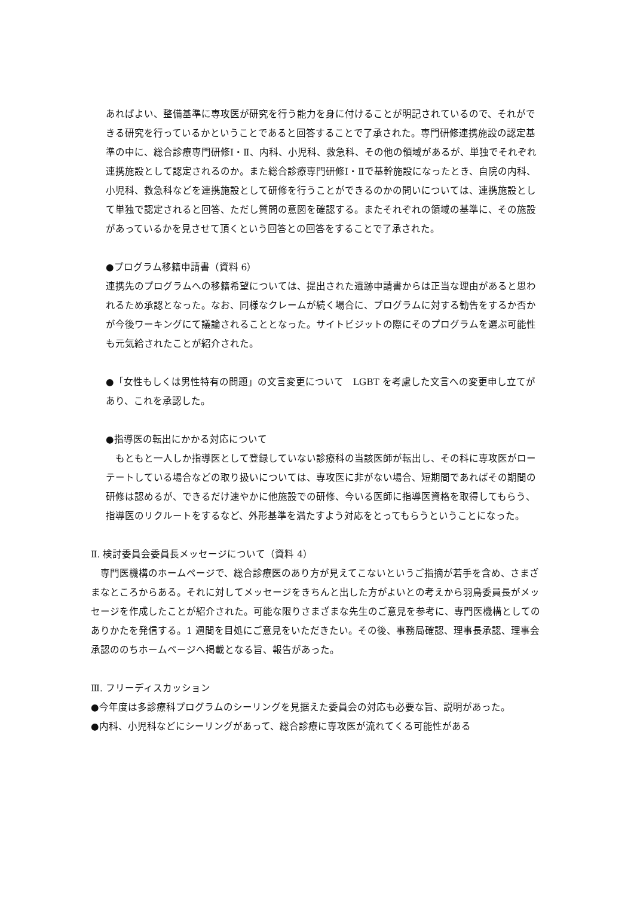あればよい、整備基準に専攻医が研究を行う能力を身に付けることが明記されているので、それができる研究を行っているかということであると回答することで了承された。専門研修連携施設の認定基準の中に、総合診療専門研修Ⅰ・Ⅱ、内科、小児科、救急科、その他の領域があるが、単独でそれぞれ連携施設として認定されるのか。また総合診療専門研修Ⅰ・Ⅱで基幹施設になったとき、自院の内科、小児科、救急科などを連携施設として研修を行うことができるのかの問いについては、連携施設として単独で認定されると回答、ただし質問の意図を確認する。またそれぞれの領域の基準に、その施設があっているかを見させて頂くという回答との回答をすることで了承された。
●プログラム移籍申請書（資料 6）
連携先のプログラムへの移籍希望については、提出された遺跡申請書からは正当な理由があると思われるため承認となった。なお、同様なクレームが続く場合に、プログラムに対する勧告をするか否かが今後ワーキングにて議論されることとなった。サイトビジットの際にそのプログラムを選ぶ可能性も元気給されたことが紹介された。
●「女性もしくは男性特有の問題」の文言変更について　LGBT を考慮した文言への変更申し立てがあり、これを承認した。
●指導医の転出にかかる対応について
　もともと一人しか指導医として登録していない診療科の当該医師が転出し、その科に専攻医がローテートしている場合などの取り扱いについては、専攻医に非がない場合、短期間であればその期間の研修は認めるが、できるだけ速やかに他施設での研修、今いる医師に指導医資格を取得してもらう、指導医のリクルートをするなど、外形基準を満たすよう対応をとってもらうということになった。
Ⅱ. 検討委員会委員長メッセージについて（資料 4）
　専門医機構のホームページで、総合診療医のあり方が見えてこないというご指摘が若手を含め、さまざまなところからある。それに対してメッセージをきちんと出した方がよいとの考えから羽鳥委員長がメッセージを作成したことが紹介された。可能な限りさまざまな先生のご意見を参考に、専門医機構としてのありかたを発信する。1 週間を目処にご意見をいただきたい。その後、事務局確認、理事長承認、理事会承認ののちホームページへ掲載となる旨、報告があった。
Ⅲ. フリーディスカッション
●今年度は多診療科プログラムのシーリングを見据えた委員会の対応も必要な旨、説明があった。
●内科、小児科などにシーリングがあって、総合診療に専攻医が流れてくる可能性がある